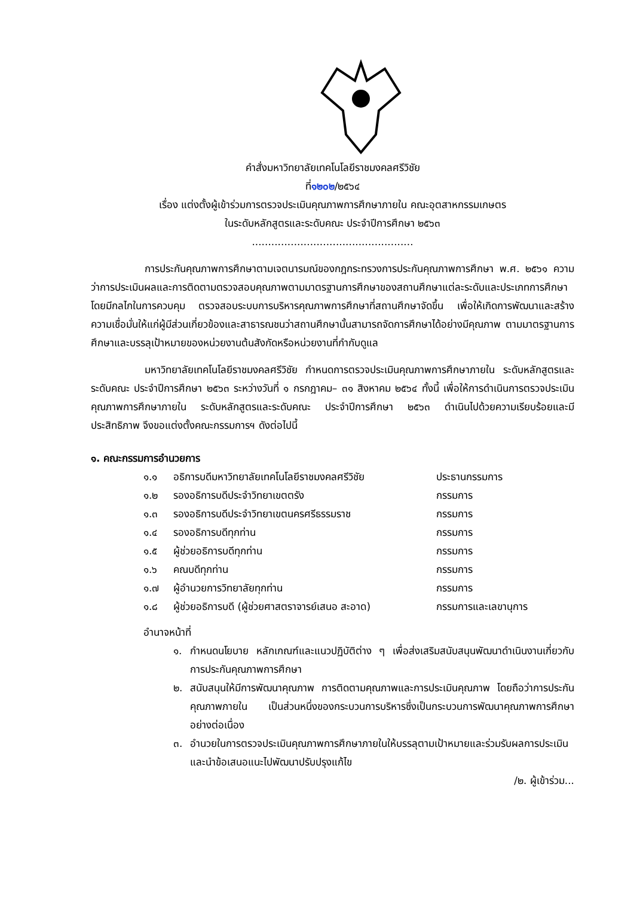คำสั่งมหาวิทยาลัยเทคโนโลยีราชมงคลศรีวิชัย
ที่๑๒๐๒/๒๕๖๔
เรื่อง แต่งตั้งผู้เข้าร่วมการตรวจประเมินคุณภาพการศึกษาภายใน คณะอุตสาหกรรมเกษตร
ในระดับหลักสูตรและระดับคณะ ประจำปีการศึกษา ๒๕๖๓
..................................................
การประกันคุณภาพการศึกษาตามเจตนารมณ์ของกฎกระทรวงการประกันคุณภาพการศึกษา พ.ศ. ๒๕๖๑ ความว่าการประเมินผลและการติดตามตรวจสอบคุณภาพตามมาตรฐานการศึกษาของสถานศึกษาแต่ละระดับและประเภทการศึกษา โดยมีกลไกในการควบคุม ตรวจสอบระบบการบริหารคุณภาพการศึกษาที่สถานศึกษาจัดขึ้น เพื่อให้เกิดการพัฒนาและสร้างความเชื่อมั่นให้แก่ผู้มีส่วนเกี่ยวข้องและสาธารณชนว่าสถานศึกษานั้นสามารถจัดการศึกษาได้อย่างมีคุณภาพ ตามมาตรฐานการศึกษาและบรรลุเป้าหมายของหน่วยงานต้นสังกัดหรือหน่วยงานที่กำกับดูแล
มหาวิทยาลัยเทคโนโลยีราชมงคลศรีวิชัย กำหนดการตรวจประเมินคุณภาพการศึกษาภายใน ระดับหลักสูตรและระดับคณะ ประจำปีการศึกษา ๒๕๖๓ ระหว่างวันที่ ๑ กรกฎาคม– ๓๑ สิงหาคม ๒๕๖๔ ทั้งนี้ เพื่อให้การดำเนินการตรวจประเมินคุณภาพการศึกษาภายใน ระดับหลักสูตรและระดับคณะ ประจำปีการศึกษา ๒๕๖๓ ดำเนินไปด้วยความเรียบร้อยและมีประสิทธิภาพ จึงขอแต่งตั้งคณะกรรมการฯ ดังต่อไปนี้
๑. คณะกรรมการอำนวยการ
๑.๑ อธิการบดีมหาวิทยาลัยเทคโนโลยีราชมงคลศรีวิชัย ประธานกรรมการ
๑.๒ รองอธิการบดีประจำวิทยาเขตตรัง กรรมการ
๑.๓ รองอธิการบดีประจำวิทยาเขตนครศรีธรรมราช กรรมการ
๑.๔ รองอธิการบดีทุกท่าน กรรมการ
๑.๕ ผู้ช่วยอธิการบดีทุกท่าน กรรมการ
๑.๖ คณบดีทุกท่าน กรรมการ
๑.๗ ผู้อำนวยการวิทยาลัยทุกท่าน กรรมการ
๑.๘ ผู้ช่วยอธิการบดี (ผู้ช่วยศาสตราจารย์เสนอ สะอาด) กรรมการและเลขานุการ
อำนาจหน้าที่
๑. กำหนดนโยบาย หลักเกณฑ์และแนวปฏิบัติต่าง ๆ เพื่อส่งเสริมสนับสนุนพัฒนาดำเนินงานเกี่ยวกับการประกันคุณภาพการศึกษา
๒. สนับสนุนให้มีการพัฒนาคุณภาพ การติดตามคุณภาพและการประเมินคุณภาพ โดยถือว่าการประกันคุณภาพภายใน เป็นส่วนหนึ่งของกระบวนการบริหารซึ่งเป็นกระบวนการพัฒนาคุณภาพการศึกษาอย่างต่อเนื่อง
๓. อำนวยในการตรวจประเมินคุณภาพการศึกษาภายในให้บรรลุตามเป้าหมายและร่วมรับผลการประเมินและนำข้อเสนอแนะไปพัฒนาปรับปรุงแก้ไข
/๒. ผู้เข้าร่วม...